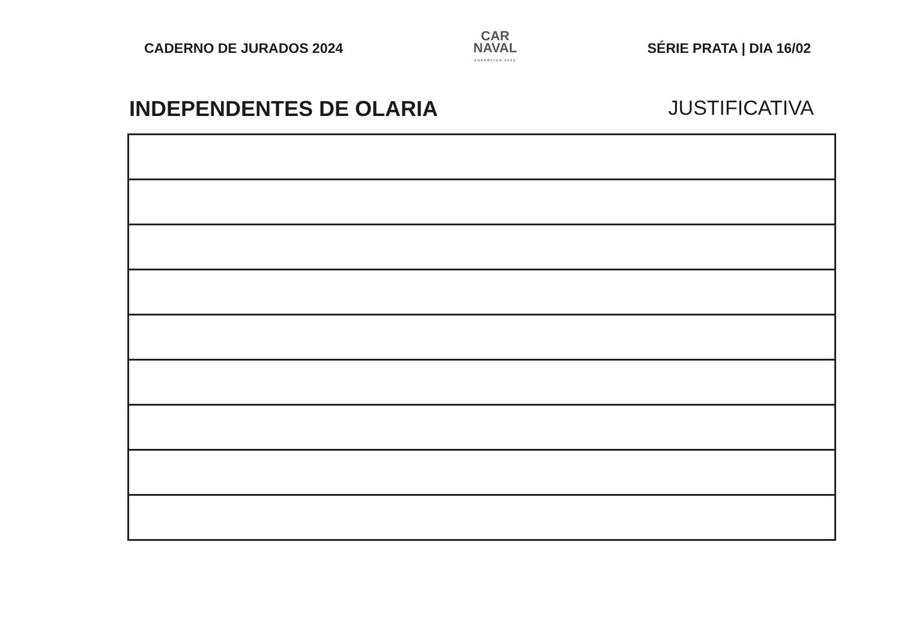CADERNO DE JURADOS 2024
CAR
NAVAL
SUPERLIGA 2024
SÉRIE PRATA | DIA 16/02
INDEPENDENTES DE OLARIA JUSTIFICATIVA